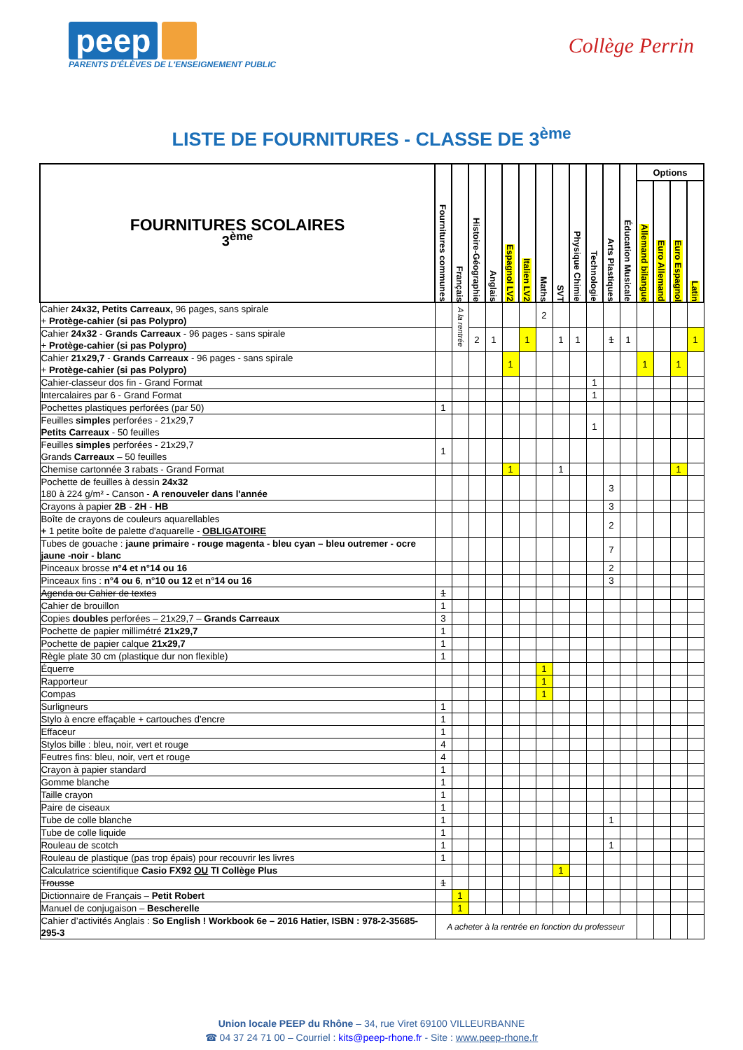peep
PARENTS D'ÉLÈVES DE L'ENSEIGNEMENT PUBLIC
Collège Perrin
LISTE DE FOURNITURES - CLASSE DE 3<sup>ème</sup>
| FOURNITURES SCOLAIRES 3<sup>ème</sup> | Fournitures communes | Français | Histoire-Géographie | Anglais | Espagnol LV2 | Italien LV2 | Maths | SVT | Physique Chimie | Technologie | Arts Plastiques | Éducation Musicale | Options | | | |
| --- | --- | --- | --- | --- | --- | --- | --- | --- | --- | --- | --- | --- | --- | --- | --- | --- |
| | | | | | | | | | | | | | Allemand bilangue | Euro Allemand | Euro Espagnol | Latin |
| Cahier 24x32, Petits Carreaux, 96 pages, sans spirale + Protège-cahier (si pas Polypro) | | A la rentrée | | | | | 2 | | | | | | | | | |
| Cahier 24x32 - Grands Carreaux - 96 pages - sans spirale + Protège-cahier (si pas Polypro) | | | 2 | 1 | | 1 | | 1 | 1 | | 1 | 1 | | | | 1 |
| Cahier 21x29,7 - Grands Carreaux - 96 pages - sans spirale + Protège-cahier (si pas Polypro) | | | | | 1 | | | | | | | | 1 | | 1 | |
| Cahier-classeur dos fin - Grand Format | | | | | | | | | | 1 | | | | | | |
| Intercalaires par 6 - Grand Format | | | | | | | | | | 1 | | | | | | |
| Pochettes plastiques perforées (par 50) | 1 | | | | | | | | | | | | | | | |
| Feuilles simples perforées - 21x29,7 Petits Carreaux - 50 feuilles | | | | | | | | | | 1 | | | | | | |
| Feuilles simples perforées - 21x29,7 Grands Carreaux – 50 feuilles | 1 | | | | | | | | | | | | | | | |
| Chemise cartonnée 3 rabats - Grand Format | | | | | 1 | | | 1 | | | | | | | 1 | |
| Pochette de feuilles à dessin 24x32 180 à 224 g/m² - Canson - A renouveler dans l'année | | | | | | | | | | | 3 | | | | | |
| Crayons à papier 2B - 2H - HB | | | | | | | | | | | 3 | | | | | |
| Boîte de crayons de couleurs aquarellables + 1 petite boîte de palette d'aquarelle - OBLIGATOIRE | | | | | | | | | | | 2 | | | | | |
| Tubes de gouache : jaune primaire - rouge magenta - bleu cyan – bleu outremer - ocre jaune -noir - blanc | | | | | | | | | | | 7 | | | | | |
| Pinceaux brosse n°4 et n°14 ou 16 | | | | | | | | | | | 2 | | | | | |
| Pinceaux fins : n°4 ou 6 , n°10 ou 12 et n°14 ou 16 | | | | | | | | | | | 3 | | | | | |
| Agenda ou Cahier de textes | 1 | | | | | | | | | | | | | | | |
| Cahier de brouillon | 1 | | | | | | | | | | | | | | | |
| Copies doubles perforées – 21x29,7 – Grands Carreaux | 3 | | | | | | | | | | | | | | | |
| Pochette de papier millimétré 21x29,7 | 1 | | | | | | | | | | | | | | | |
| Pochette de papier calque 21x29,7 | 1 | | | | | | | | | | | | | | | |
| Règle plate 30 cm (plastique dur non flexible) | 1 | | | | | | | | | | | | | | | |
| Équerre | | | | | | | 1 | | | | | | | | | |
| Rapporteur | | | | | | | 1 | | | | | | | | | |
| Compas | | | | | | | 1 | | | | | | | | | |
| Surligneurs | 1 | | | | | | | | | | | | | | | |
| Stylo à encre effaçable + cartouches d’encre | 1 | | | | | | | | | | | | | | | |
| Effaceur | 1 | | | | | | | | | | | | | | | |
| Stylos bille : bleu, noir, vert et rouge | 4 | | | | | | | | | | | | | | | |
| Feutres fins: bleu, noir, vert et rouge | 4 | | | | | | | | | | | | | | | |
| Crayon à papier standard | 1 | | | | | | | | | | | | | | | |
| Gomme blanche | 1 | | | | | | | | | | | | | | | |
| Taille crayon | 1 | | | | | | | | | | | | | | | |
| Paire de ciseaux | 1 | | | | | | | | | | | | | | | |
| Tube de colle blanche | 1 | | | | | | | | | | 1 | | | | | |
| Tube de colle liquide | 1 | | | | | | | | | | | | | | | |
| Rouleau de scotch | 1 | | | | | | | | | | 1 | | | | | |
| Rouleau de plastique (pas trop épais) pour recouvrir les livres | 1 | | | | | | | | | | | | | | | |
| Calculatrice scientifique Casio FX92 OU TI Collège Plus | | | | | | | | 1 | | | | | | | | |
| Trousse | 1 | | | | | | | | | | | | | | | |
| Dictionnaire de Français – Petit Robert | | 1 | | | | | | | | | | | | | | |
| Manuel de conjugaison – Bescherelle | | 1 | | | | | | | | | | | | | | |
| Cahier d’activités Anglais : So English ! Workbook 6e – 2016 Hatier, ISBN : 978-2-35685-295-3 | A acheter à la rentrée en fonction du professeur | | | | | | | | | | | | | | | |
Union locale PEEP du Rhône – 34, rue Viret 69100 VILLEURBANNE
☎ 04 37 24 71 00 – Courriel : kits@peep-rhone.fr - Site : www.peep-rhone.fr